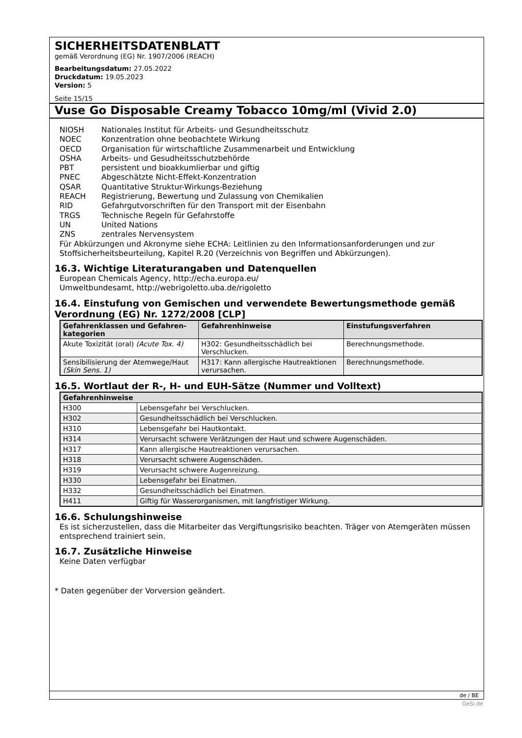SICHERHEITSDATENBLATT
gemäß Verordnung (EG) Nr. 1907/2006 (REACH)
Bearbeitungsdatum: 27.05.2022
Druckdatum: 19.05.2023
Version: 5
Seite 15/15
Vuse Go Disposable Creamy Tobacco 10mg/ml (Vivid 2.0)
NIOSH Nationales Institut für Arbeits- und Gesundheitsschutz
NOEC Konzentration ohne beobachtete Wirkung
OECD Organisation für wirtschaftliche Zusammenarbeit und Entwicklung
OSHA Arbeits- und Gesudheitsschutzbehörde
PBT persistent und bioakkumlierbar und giftig
PNEC Abgeschätzte Nicht-Effekt-Konzentration
QSAR Quantitative Struktur-Wirkungs-Beziehung
REACH Registrierung, Bewertung und Zulassung von Chemikalien
RID Gefahrgutvorschriften für den Transport mit der Eisenbahn
TRGS Technische Regeln für Gefahrstoffe
UN United Nations
ZNS zentrales Nervensystem
Für Abkürzungen und Akronyme siehe ECHA: Leitlinien zu den Informationsanforderungen und zur Stoffsicherheitsbeurteilung, Kapitel R.20 (Verzeichnis von Begriffen und Abkürzungen).
16.3. Wichtige Literaturangaben und Datenquellen
European Chemicals Agency, http://echa.europa.eu/
Umweltbundesamt, http://webrigoletto.uba.de/rigoletto
16.4. Einstufung von Gemischen und verwendete Bewertungsmethode gemäß Verordnung (EG) Nr. 1272/2008 [CLP]
| Gefahrenklassen und Gefahren-kategorien | Gefahrenhinweise | Einstufungsverfahren |
| --- | --- | --- |
| Akute Toxizität (oral) (Acute Tox. 4) | H302: Gesundheitsschädlich bei Verschlucken. | Berechnungsmethode. |
| Sensibilisierung der Atemwege/Haut (Skin Sens. 1) | H317: Kann allergische Hautreaktionen verursachen. | Berechnungsmethode. |
16.5. Wortlaut der R-, H- und EUH-Sätze (Nummer und Volltext)
| Gefahrenhinweise | |
| --- | --- |
| H300 | Lebensgefahr bei Verschlucken. |
| H302 | Gesundheitsschädlich bei Verschlucken. |
| H310 | Lebensgefahr bei Hautkontakt. |
| H314 | Verursacht schwere Verätzungen der Haut und schwere Augenschäden. |
| H317 | Kann allergische Hautreaktionen verursachen. |
| H318 | Verursacht schwere Augenschäden. |
| H319 | Verursacht schwere Augenreizung. |
| H330 | Lebensgefahr bei Einatmen. |
| H332 | Gesundheitsschädlich bei Einatmen. |
| H411 | Giftig für Wasserorganismen, mit langfristiger Wirkung. |
16.6. Schulungshinweise
Es ist sicherzustellen, dass die Mitarbeiter das Vergiftungsrisiko beachten. Träger von Atemgeräten müssen entsprechend trainiert sein.
16.7. Zusätzliche Hinweise
Keine Daten verfügbar
* Daten gegenüber der Vorversion geändert.
de / BE
GeSi.de